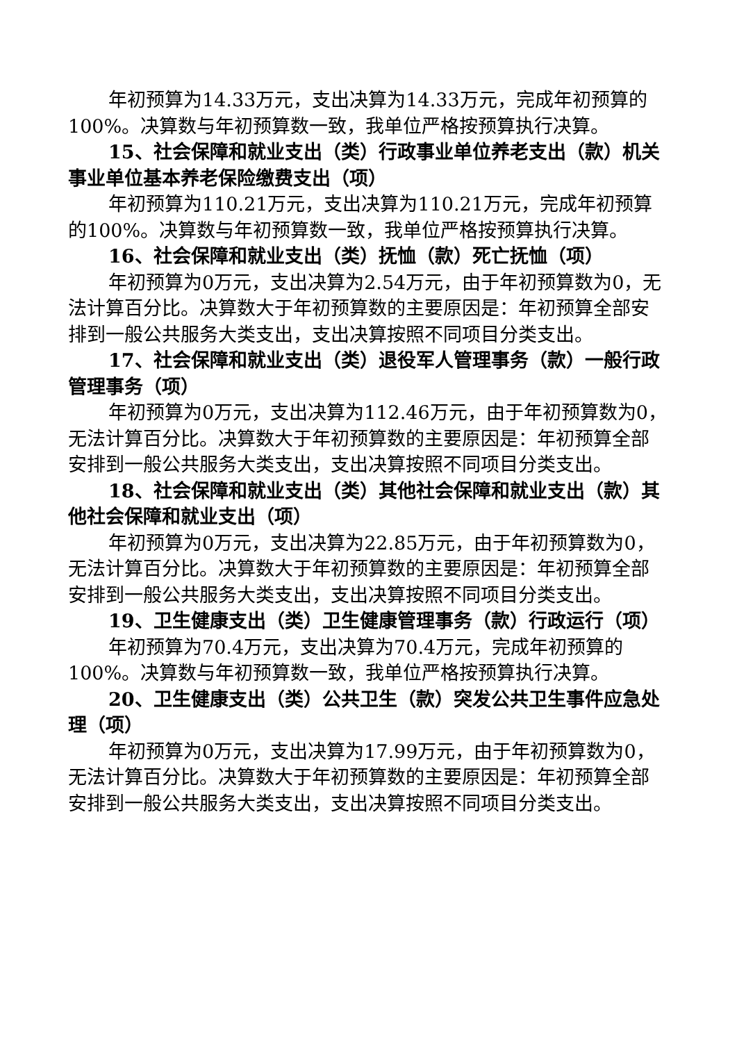年初预算为14.33万元，支出决算为14.33万元，完成年初预算的100%。决算数与年初预算数一致，我单位严格按预算执行决算。
15、社会保障和就业支出（类）行政事业单位养老支出（款）机关事业单位基本养老保险缴费支出（项）
年初预算为110.21万元，支出决算为110.21万元，完成年初预算的100%。决算数与年初预算数一致，我单位严格按预算执行决算。
16、社会保障和就业支出（类）抚恤（款）死亡抚恤（项）
年初预算为0万元，支出决算为2.54万元，由于年初预算数为0，无法计算百分比。决算数大于年初预算数的主要原因是：年初预算全部安排到一般公共服务大类支出，支出决算按照不同项目分类支出。
17、社会保障和就业支出（类）退役军人管理事务（款）一般行政管理事务（项）
年初预算为0万元，支出决算为112.46万元，由于年初预算数为0，无法计算百分比。决算数大于年初预算数的主要原因是：年初预算全部安排到一般公共服务大类支出，支出决算按照不同项目分类支出。
18、社会保障和就业支出（类）其他社会保障和就业支出（款）其他社会保障和就业支出（项）
年初预算为0万元，支出决算为22.85万元，由于年初预算数为0，无法计算百分比。决算数大于年初预算数的主要原因是：年初预算全部安排到一般公共服务大类支出，支出决算按照不同项目分类支出。
19、卫生健康支出（类）卫生健康管理事务（款）行政运行（项）
年初预算为70.4万元，支出决算为70.4万元，完成年初预算的100%。决算数与年初预算数一致，我单位严格按预算执行决算。
20、卫生健康支出（类）公共卫生（款）突发公共卫生事件应急处理（项）
年初预算为0万元，支出决算为17.99万元，由于年初预算数为0，无法计算百分比。决算数大于年初预算数的主要原因是：年初预算全部安排到一般公共服务大类支出，支出决算按照不同项目分类支出。